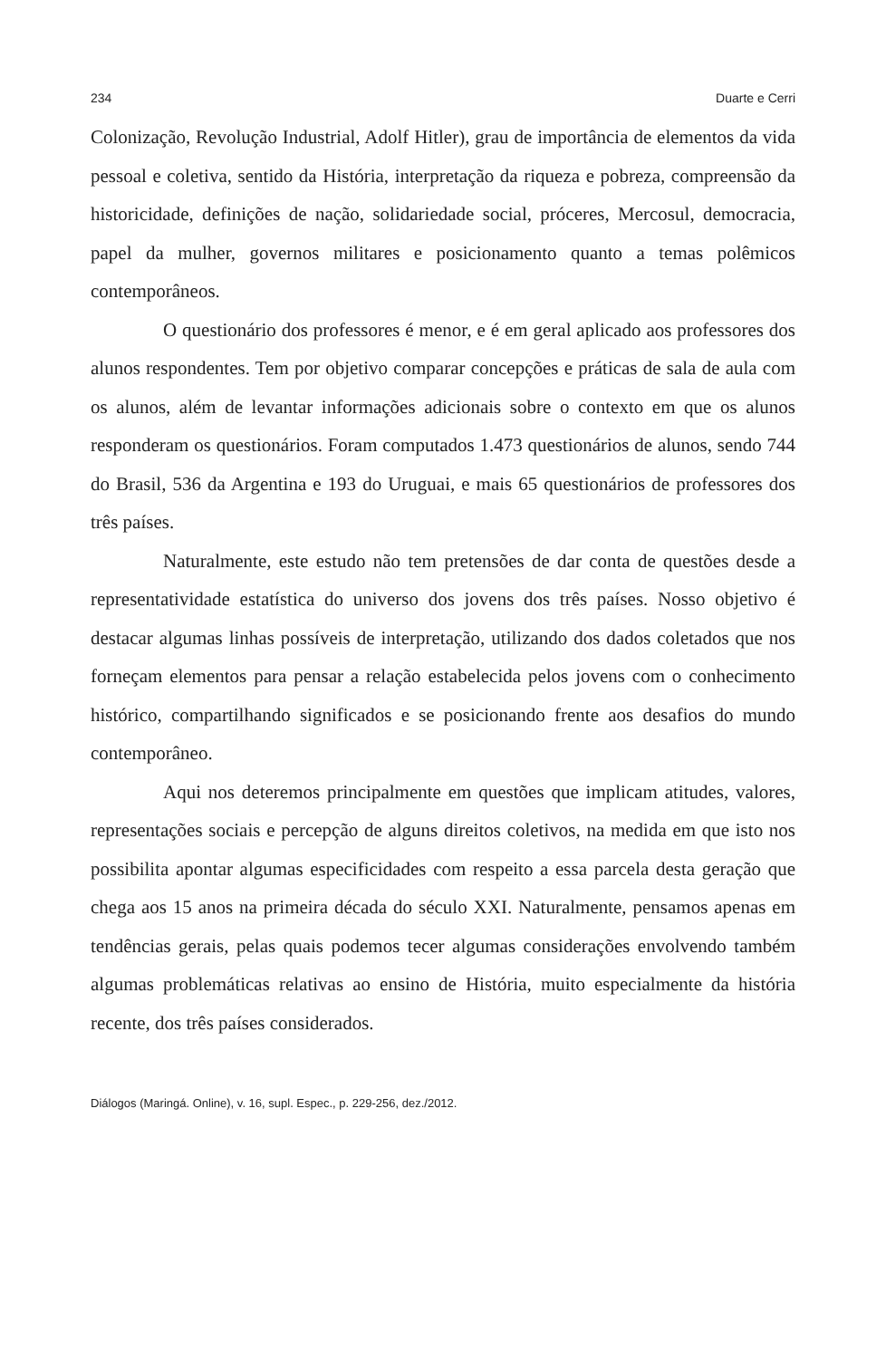234 Duarte e Cerri
Colonização, Revolução Industrial, Adolf Hitler), grau de importância de elementos da vida pessoal e coletiva, sentido da História, interpretação da riqueza e pobreza, compreensão da historicidade, definições de nação, solidariedade social, próceres, Mercosul, democracia, papel da mulher, governos militares e posicionamento quanto a temas polêmicos contemporâneos.
O questionário dos professores é menor, e é em geral aplicado aos professores dos alunos respondentes. Tem por objetivo comparar concepções e práticas de sala de aula com os alunos, além de levantar informações adicionais sobre o contexto em que os alunos responderam os questionários. Foram computados 1.473 questionários de alunos, sendo 744 do Brasil, 536 da Argentina e 193 do Uruguai, e mais 65 questionários de professores dos três países.
Naturalmente, este estudo não tem pretensões de dar conta de questões desde a representatividade estatística do universo dos jovens dos três países. Nosso objetivo é destacar algumas linhas possíveis de interpretação, utilizando dos dados coletados que nos forneçam elementos para pensar a relação estabelecida pelos jovens com o conhecimento histórico, compartilhando significados e se posicionando frente aos desafios do mundo contemporâneo.
Aqui nos deteremos principalmente em questões que implicam atitudes, valores, representações sociais e percepção de alguns direitos coletivos, na medida em que isto nos possibilita apontar algumas especificidades com respeito a essa parcela desta geração que chega aos 15 anos na primeira década do século XXI. Naturalmente, pensamos apenas em tendências gerais, pelas quais podemos tecer algumas considerações envolvendo também algumas problemáticas relativas ao ensino de História, muito especialmente da história recente, dos três países considerados.
Diálogos (Maringá. Online), v. 16, supl. Espec., p. 229-256, dez./2012.